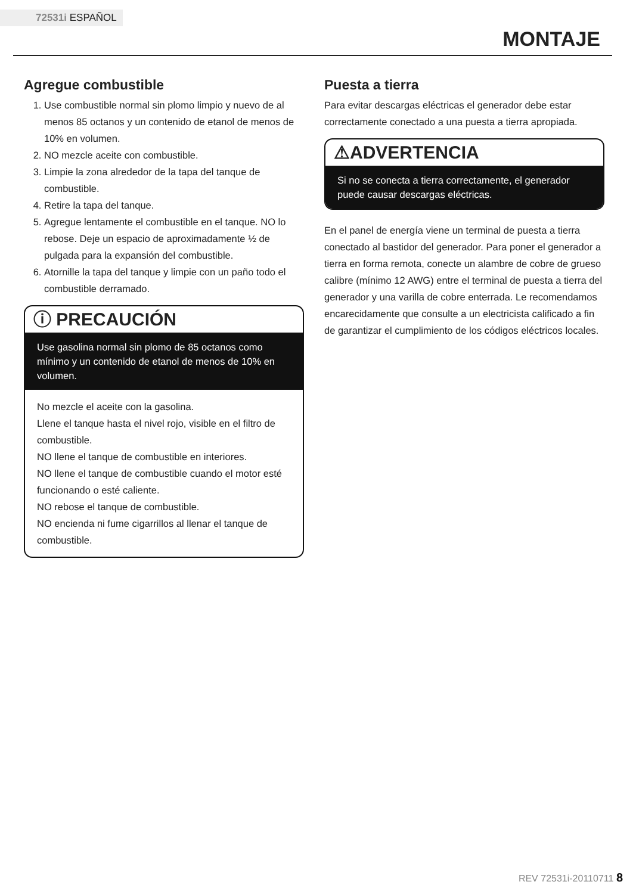72531i ESPAÑOL
MONTAJE
Agregue combustible
1. Use combustible normal sin plomo limpio y nuevo de al menos 85 octanos y un contenido de etanol de menos de 10% en volumen.
2. NO mezcle aceite con combustible.
3. Limpie la zona alrededor de la tapa del tanque de combustible.
4. Retire la tapa del tanque.
5. Agregue lentamente el combustible en el tanque. NO lo rebose. Deje un espacio de aproximadamente ½ de pulgada para la expansión del combustible.
6. Atornille la tapa del tanque y limpie con un paño todo el combustible derramado.
ⓘ PRECAUCIÓN
Use gasolina normal sin plomo de 85 octanos como mínimo y un contenido de etanol de menos de 10% en volumen.
No mezcle el aceite con la gasolina.
Llene el tanque hasta el nivel rojo, visible en el filtro de combustible.
NO llene el tanque de combustible en interiores.
NO llene el tanque de combustible cuando el motor esté funcionando o esté caliente.
NO rebose el tanque de combustible.
NO encienda ni fume cigarrillos al llenar el tanque de combustible.
Puesta a tierra
Para evitar descargas eléctricas el generador debe estar correctamente conectado a una puesta a tierra apropiada.
⚠ADVERTENCIA
Si no se conecta a tierra correctamente, el generador puede causar descargas eléctricas.
En el panel de energía viene un terminal de puesta a tierra conectado al bastidor del generador. Para poner el generador a tierra en forma remota, conecte un alambre de cobre de grueso calibre (mínimo 12 AWG) entre el terminal de puesta a tierra del generador y una varilla de cobre enterrada. Le recomendamos encarecidamente que consulte a un electricista calificado a fin de garantizar el cumplimiento de los códigos eléctricos locales.
REV 72531i-20110711 8